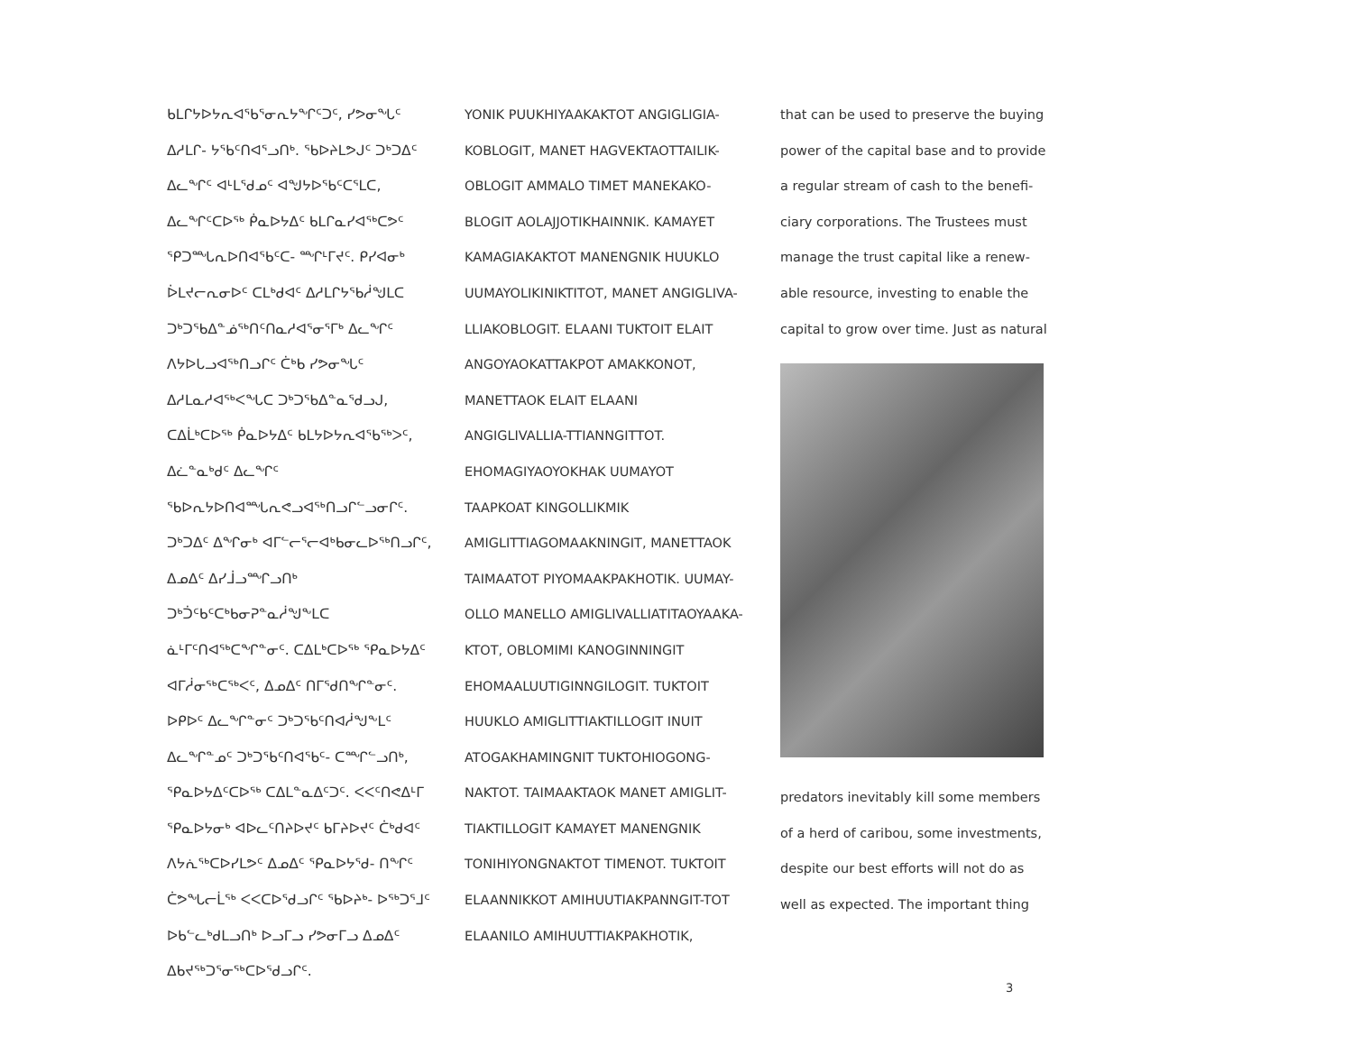ᑲᒪᒋᔭᐅᔭᕆᐊᖃᕐᓂᕆᔭᖏᑦᑐᑦ, ᓯᕗᓂᖓᑦ ᐃᓱᒪᒋ- ᔭᖃᑦᑎᐊᕐᓗᑎᒃ. ᖃᐅᔨᒪᕗᒍᑦ ᑐᒃᑐᐃᑦ ᐃᓚᖏᑦ ᐊᒻᒪᖁᓄᑦ ᐊᖑᔭᐅᖃᑦᑕᕐᒪᑕ, ᐃᓚᖏᑦᑕᐅᖅ ᑮᓇᐅᔭᐃᑦ ᑲᒪᒋᓇᓯᐊᖅᑕᕗᑦ ᕿᑐᙵᕆᐅᑎᐊᖃᑦᑕ- ᙱᒻᒥᔪᑦ. ᑭᓯᐊᓂᒃ ᐆᒪᔪᓕᕆᓂᐅᑦ ᑕᒪᒃᑯᐊᑦ ᐃᓱᒪᒋᔭᖃᓲᖑᒪᑕ ᑐᒃᑐᖃᐃᓐᓅᖅᑎᑦᑎᓇᓱᐊᕐᓂᕐᒥᒃ ᐃᓚᖏᑦ ᐱᔭᐅᒐᓗᐊᖅᑎᓗᒋᑦ ᑖᒃᑲ ᓯᕗᓂᖓᑦ ᐃᓱᒪᓇᓱᐊᖅᐸᖓᑕ ᑐᒃᑐᖃᐃᓐᓇᖁᓗᒍ, ᑕᐃᒫᒃᑕᐅᖅ ᑮᓇᐅᔭᐃᑦ ᑲᒪᔭᐅᔭᕆᐊᖃᖅᐳᑦ, ᐃᓛᓐᓇᒃᑯᑦ ᐃᓚᖏᑦ ᖃᐅᕆᔭᐅᑎᐊᙵᕆᕙᓗᐊᖅᑎᓗᒋᓪᓗᓂᒋᑦ. ᑐᒃᑐᐃᑦ ᐃᖏᓂᒃ ᐊᒥᓪᓕᕐᓕᐊᒃᑲᓂᓚᐅᖅᑎᓗᒋᑦ, ᐃᓄᐃᑦ ᐃᓯᒨᓗᙱᓗᑎᒃ ᑐᒃᑑᑦᑲᑦᑕᒃᑲᓂᕈᓐᓇᓲᖑᖕᒪᑕ ᓈᒻᒥᑦᑎᐊᖅᑕᖏᓐᓂᑦ. ᑕᐃᒪᒃᑕᐅᖅ ᕿᓇᐅᔭᐃᑦ ᐊᒥᓲᓂᖅᑕᖅᐸᑦ, ᐃᓄᐃᑦ ᑎᒥᖁᑎᖏᓐᓂᑦ. ᐅᑭᐅᑦ ᐃᓚᖏᓐᓂᑦ ᑐᒃᑐᖃᑦᑎᐊᓲᖑᖕᒪᑦ ᐃᓚᖏᓐᓄᑦ ᑐᒃᑐᖃᑦᑎᐊᖃᑦ- ᑕᙱᓪᓗᑎᒃ, ᕿᓇᐅᔭᐃᑦᑕᐅᖅ ᑕᐃᒪᓐᓇᐃᑦᑐᑦ. ᐸᐸᑦᑎᕙᐃᒻᒥ ᕿᓇᐅᔭᓂᒃ ᐊᐅᓚᑦᑎᔨᐅᔪᑦ ᑲᒥᔨᐅᔪᑦ ᑖᒃᑯᐊᑦ ᐱᔭᕇᖅᑕᐅᓯᒪᕗᑦ ᐃᓄᐃᑦ ᕿᓇᐅᔭᖁ- ᑎᖏᑦ ᑖᕗᖓᓕᒫᖅ ᐸᐸᑕᐅᖁᓗᒋᑦ ᖃᐅᔨᒃ- ᐅᖅᑐᕐᒧᑦ ᐅᑲᓪᓚᒃᑯᒪᓗᑎᒃ ᐅᓗᒥᓗ ᓯᕗᓂᒥᓗ ᐃᓄᐃᑦ ᐃᑲᔪᖅᑐᕐᓂᖅᑕᐅᖁᓗᒋᑦ.
YONIK PUUKHIYAAKAKTOT ANGIGLIGIA-KOBLOGIT, MANET HAGVEKTAOTTAILIK-OBLOGIT AMMALO TIMET MANEKAKO-BLOGIT AOLAJJOTIKHAINNIK. KAMAYET KAMAGIAKAKTOT MANENGNIK HUUKLO UUMAYOLIKINIKTITOT, MANET ANGIGLIVA-LLIAKOBLOGIT. ELAANI TUKTOIT ELAIT ANGOYAOKATTAKPOT AMAKKONOT, MANETTAOK ELAIT ELAANI ANGIGLIVALLIA-TTIANNGITTOT. EHOMAGIYAOYOKHAK UUMAYOT TAAPKOAT KINGOLLIKMIK AMIGLITTIAGOMAAKNINGIT, MANETTAOK TAIMAATOT PIYOMAAKPAKHOTIK. UUMAY-OLLO MANELLO AMIGLIVALLIATITAOYAAKA-KTOT, OBLOMIMI KANOGINNINGIT EHOMAALUUTIGINNGILOGIT. TUKTOIT HUUKLO AMIGLITTIAKTILLOGIT INUIT ATOGAKHAMINGNIT TUKTOHIOGONG-NAKTOT. TAIMAAKTAOK MANET AMIGLIT-TIAKTILLOGIT KAMAYET MANENGNIK TONIHIYONGNAKTOT TIMENOT. TUKTOIT ELAANNIKKOT AMIHUUTIAKPANNGIT-TOT ELAANILO AMIHUUTTIAKPAKHOTIK,
that can be used to preserve the buying power of the capital base and to provide a regular stream of cash to the benefi-ciary corporations. The Trustees must manage the trust capital like a renew-able resource, investing to enable the capital to grow over time. Just as natural
predators inevitably kill some members of a herd of caribou, some investments, despite our best efforts will not do as well as expected. The important thing
3